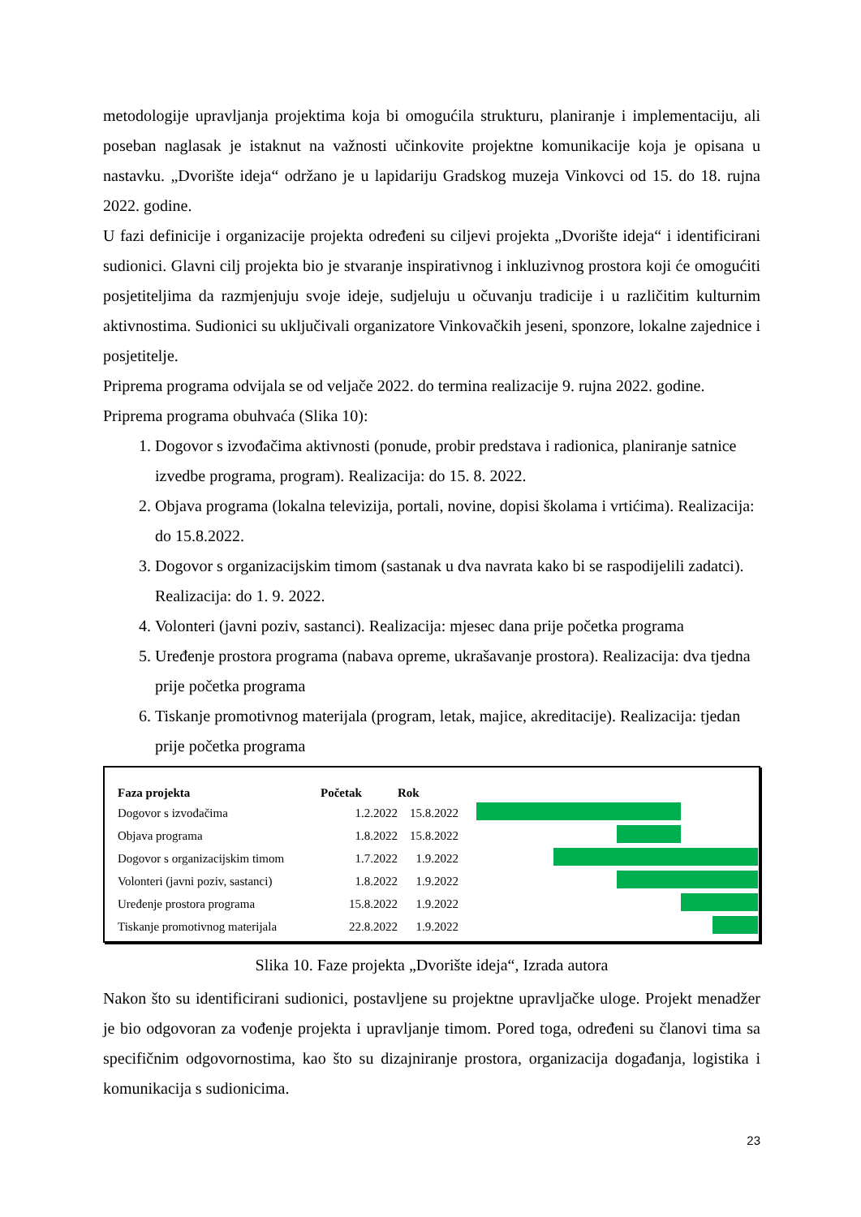metodologije upravljanja projektima koja bi omogućila strukturu, planiranje i implementaciju, ali poseban naglasak je istaknut na važnosti učinkovite projektne komunikacije koja je opisana u nastavku. „Dvorište ideja“ održano je u lapidariju Gradskog muzeja Vinkovci od 15. do 18. rujna 2022. godine.
U fazi definicije i organizacije projekta određeni su ciljevi projekta „Dvorište ideja“ i identificirani sudionici. Glavni cilj projekta bio je stvaranje inspirativnog i inkluzivnog prostora koji će omogućiti posjetiteljima da razmjenjuju svoje ideje, sudjeluju u očuvanju tradicije i u različitim kulturnim aktivnostima. Sudionici su uključivali organizatore Vinkovačkih jeseni, sponzore, lokalne zajednice i posjetitelje.
Priprema programa odvijala se od veljače 2022. do termina realizacije 9. rujna 2022. godine.
Priprema programa obuhvaća (Slika 10):
1. Dogovor s izvođačima aktivnosti (ponude, probir predstava i radionica, planiranje satnice izvedbe programa, program). Realizacija: do 15. 8. 2022.
2. Objava programa (lokalna televizija, portali, novine, dopisi školama i vrtićima). Realizacija: do 15.8.2022.
3. Dogovor s organizacijskim timom (sastanak u dva navrata kako bi se raspodijelili zadatci). Realizacija: do 1. 9. 2022.
4. Volonteri (javni poziv, sastanci). Realizacija: mjesec dana prije početka programa
5. Uređenje prostora programa (nabava opreme, ukrašavanje prostora). Realizacija: dva tjedna prije početka programa
6. Tiskanje promotivnog materijala (program, letak, majice, akreditacije). Realizacija: tjedan prije početka programa
| Faza projekta | Početak | Rok |
| --- | --- | --- |
| Dogovor s izvođačima | 1.2.2022 | 15.8.2022 |
| Objava programa | 1.8.2022 | 15.8.2022 |
| Dogovor s organizacijskim timom | 1.7.2022 | 1.9.2022 |
| Volonteri (javni poziv, sastanci) | 1.8.2022 | 1.9.2022 |
| Uređenje prostora programa | 15.8.2022 | 1.9.2022 |
| Tiskanje promotivnog materijala | 22.8.2022 | 1.9.2022 |
Slika 10. Faze projekta „Dvorište ideja“, Izrada autora
Nakon što su identificirani sudionici, postavljene su projektne upravljačke uloge. Projekt menadžer je bio odgovoran za vođenje projekta i upravljanje timom. Pored toga, određeni su članovi tima sa specifičnim odgovornostima, kao što su dizajniranje prostora, organizacija događanja, logistika i komunikacija s sudionicima.
23